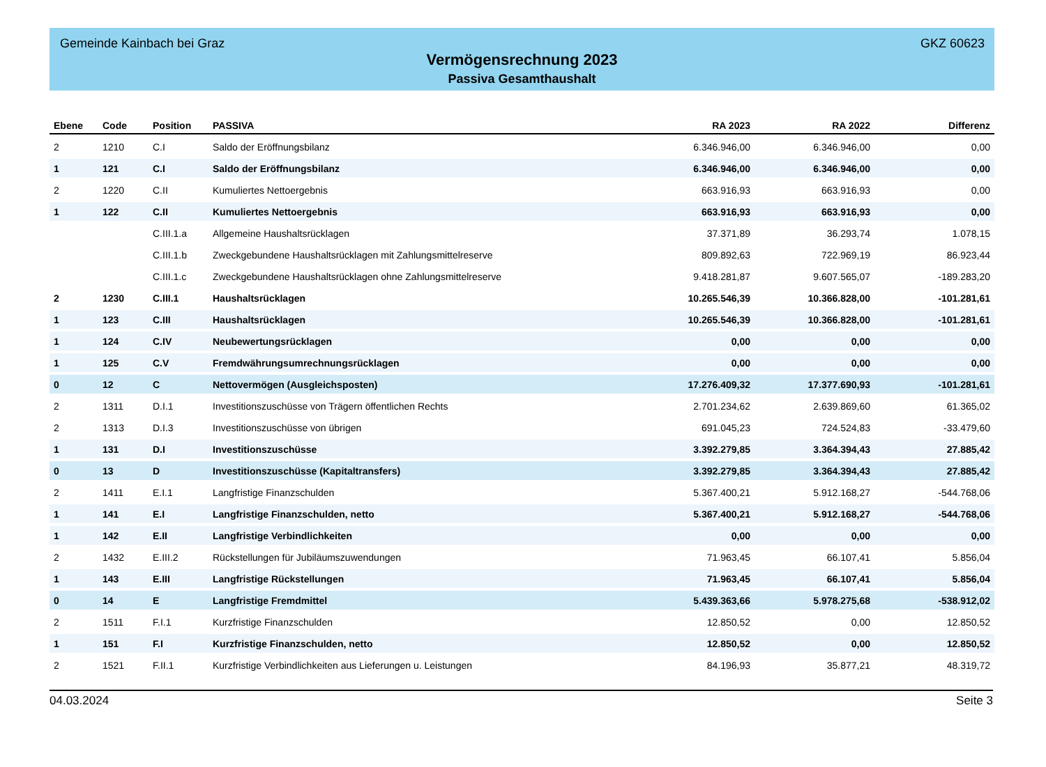Gemeinde Kainbach bei Graz GKZ 60623
Vermögensrechnung 2023
Passiva Gesamthaushalt
| Ebene | Code | Position | PASSIVA | RA 2023 | RA 2022 | Differenz |
| --- | --- | --- | --- | --- | --- | --- |
| 2 | 1210 | C.I | Saldo der Eröffnungsbilanz | 6.346.946,00 | 6.346.946,00 | 0,00 |
| 1 | 121 | C.I | Saldo der Eröffnungsbilanz | 6.346.946,00 | 6.346.946,00 | 0,00 |
| 2 | 1220 | C.II | Kumuliertes Nettoergebnis | 663.916,93 | 663.916,93 | 0,00 |
| 1 | 122 | C.II | Kumuliertes Nettoergebnis | 663.916,93 | 663.916,93 | 0,00 |
| | | C.III.1.a | Allgemeine Haushaltsrücklagen | 37.371,89 | 36.293,74 | 1.078,15 |
| | | C.III.1.b | Zweckgebundene Haushaltsrücklagen mit Zahlungsmittelreserve | 809.892,63 | 722.969,19 | 86.923,44 |
| | | C.III.1.c | Zweckgebundene Haushaltsrücklagen ohne Zahlungsmittelreserve | 9.418.281,87 | 9.607.565,07 | -189.283,20 |
| 2 | 1230 | C.III.1 | Haushaltsrücklagen | 10.265.546,39 | 10.366.828,00 | -101.281,61 |
| 1 | 123 | C.III | Haushaltsrücklagen | 10.265.546,39 | 10.366.828,00 | -101.281,61 |
| 1 | 124 | C.IV | Neubewertungsrücklagen | 0,00 | 0,00 | 0,00 |
| 1 | 125 | C.V | Fremdwährungsumrechnungsrücklagen | 0,00 | 0,00 | 0,00 |
| 0 | 12 | C | Nettovermögen (Ausgleichsposten) | 17.276.409,32 | 17.377.690,93 | -101.281,61 |
| 2 | 1311 | D.I.1 | Investitionszuschüsse von Trägern öffentlichen Rechts | 2.701.234,62 | 2.639.869,60 | 61.365,02 |
| 2 | 1313 | D.I.3 | Investitionszuschüsse von übrigen | 691.045,23 | 724.524,83 | -33.479,60 |
| 1 | 131 | D.I | Investitionszuschüsse | 3.392.279,85 | 3.364.394,43 | 27.885,42 |
| 0 | 13 | D | Investitionszuschüsse (Kapitaltransfers) | 3.392.279,85 | 3.364.394,43 | 27.885,42 |
| 2 | 1411 | E.I.1 | Langfristige Finanzschulden | 5.367.400,21 | 5.912.168,27 | -544.768,06 |
| 1 | 141 | E.I | Langfristige Finanzschulden, netto | 5.367.400,21 | 5.912.168,27 | -544.768,06 |
| 1 | 142 | E.II | Langfristige Verbindlichkeiten | 0,00 | 0,00 | 0,00 |
| 2 | 1432 | E.III.2 | Rückstellungen für Jubiläumszuwendungen | 71.963,45 | 66.107,41 | 5.856,04 |
| 1 | 143 | E.III | Langfristige Rückstellungen | 71.963,45 | 66.107,41 | 5.856,04 |
| 0 | 14 | E | Langfristige Fremdmittel | 5.439.363,66 | 5.978.275,68 | -538.912,02 |
| 2 | 1511 | F.I.1 | Kurzfristige Finanzschulden | 12.850,52 | 0,00 | 12.850,52 |
| 1 | 151 | F.I | Kurzfristige Finanzschulden, netto | 12.850,52 | 0,00 | 12.850,52 |
| 2 | 1521 | F.II.1 | Kurzfristige Verbindlichkeiten aus Lieferungen u. Leistungen | 84.196,93 | 35.877,21 | 48.319,72 |
04.03.2024 Seite 3